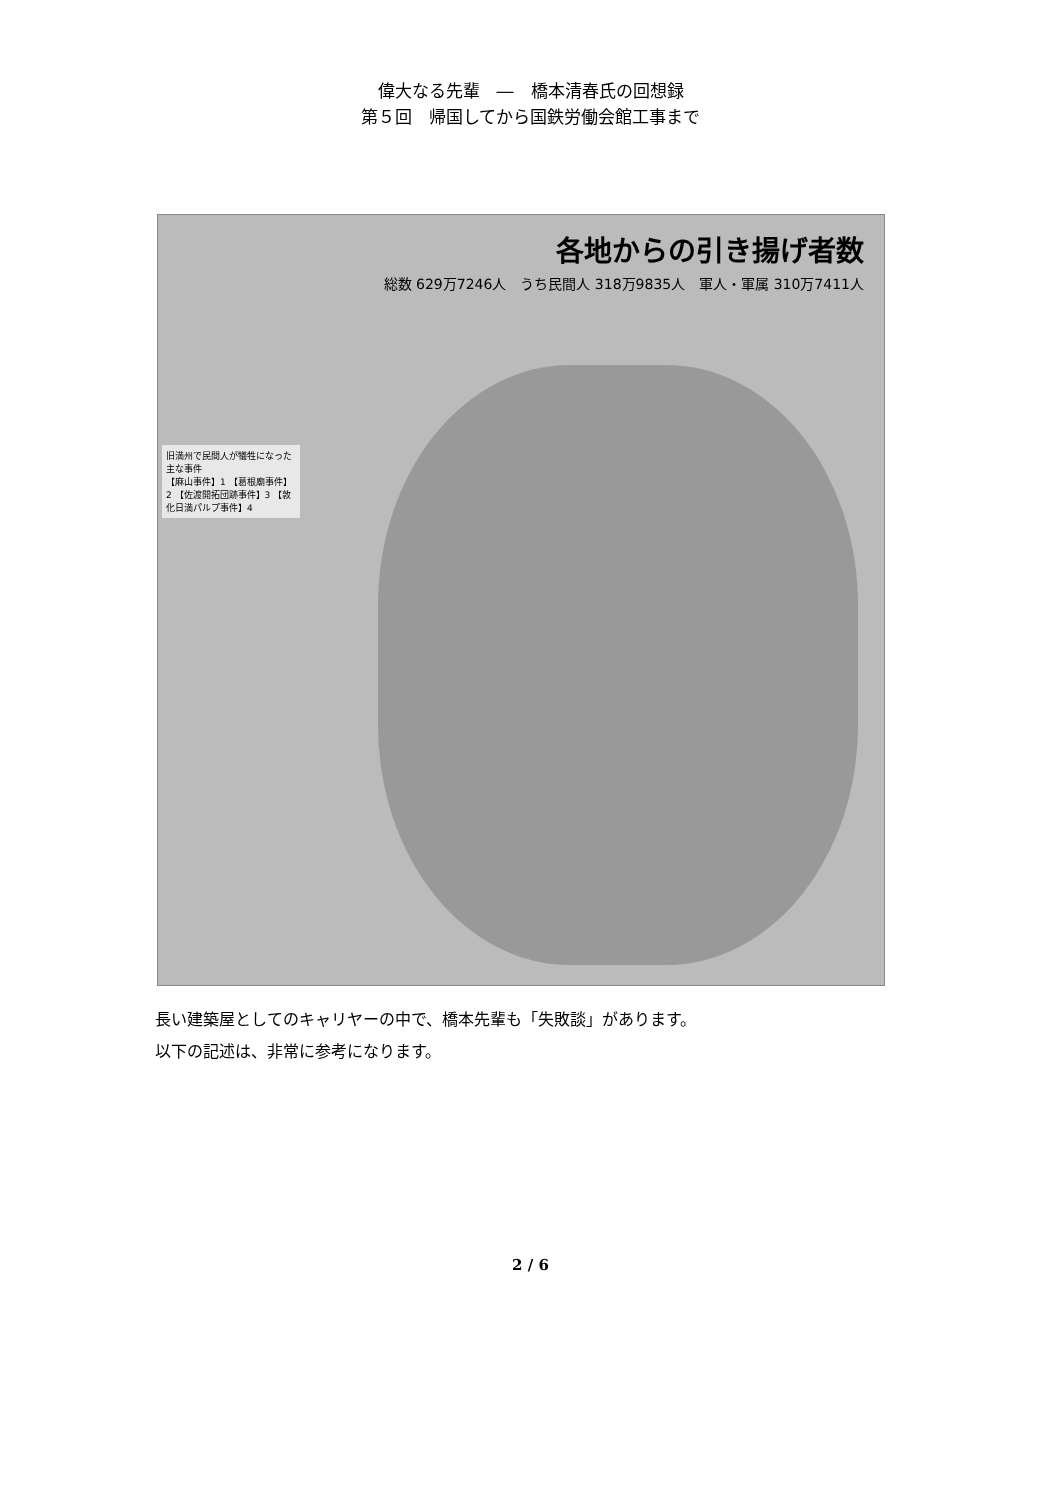偉大なる先輩　―　橋本清春氏の回想録
第５回　帰国してから国鉄労働会館工事まで
各地からの引き揚げ者数
総数 629万7246人　うち民間人 318万9835人　軍人・軍属 310万7411人
旧満州で民間人が犠牲になった主な事件
【麻山事件】1 【葛根廟事件】2 【佐渡開拓団跡事件】3 【敦化日満パルプ事件】4
長い建築屋としてのキャリヤーの中で、橋本先輩も「失敗談」があります。
以下の記述は、非常に参考になります。
2 / 6